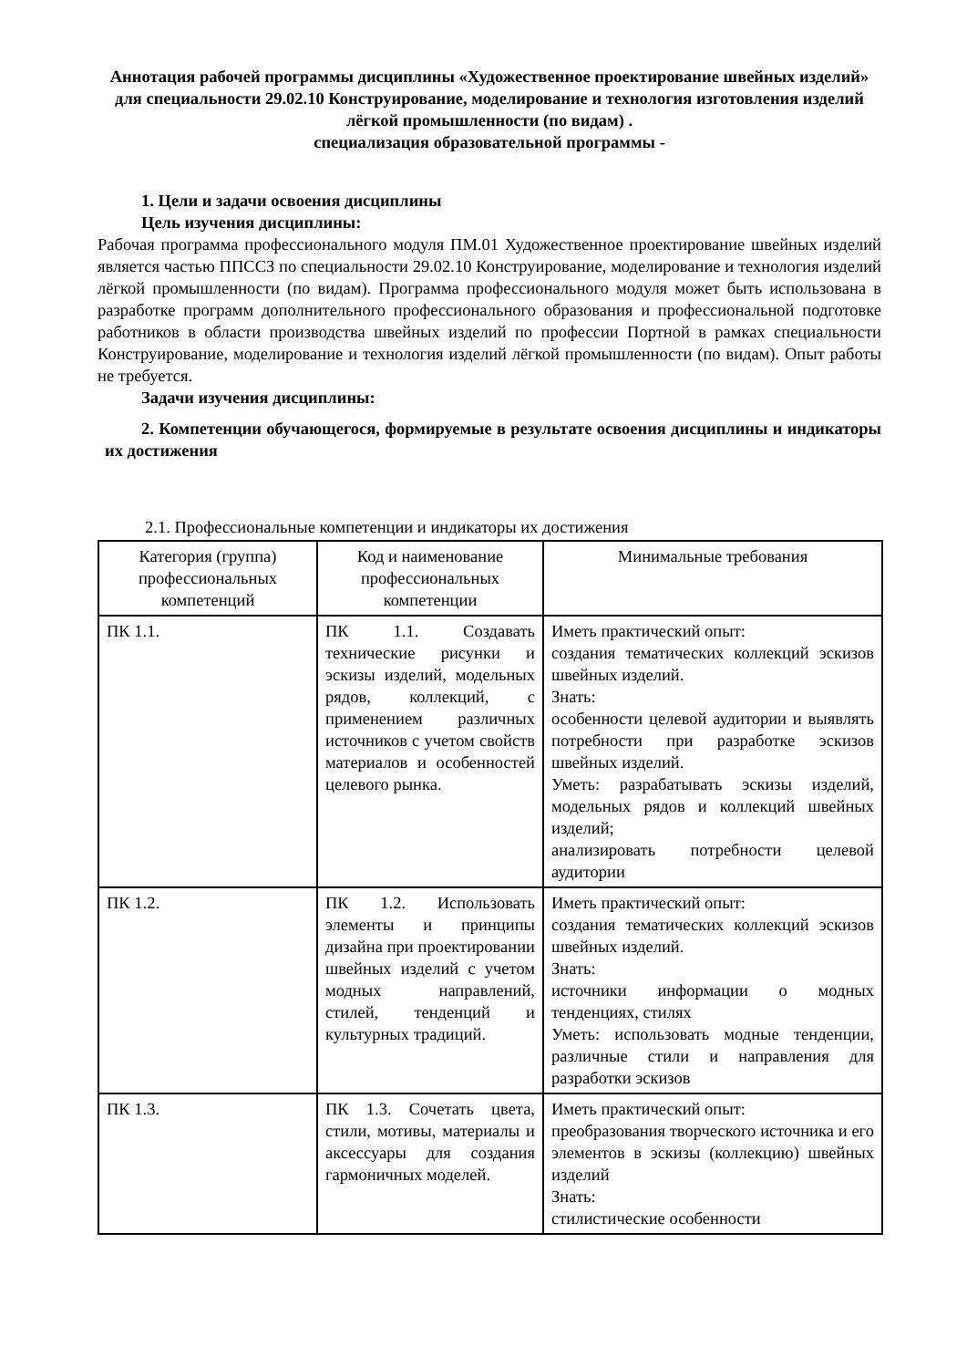Аннотация рабочей программы дисциплины «Художественное проектирование швейных изделий» для специальности 29.02.10 Конструирование, моделирование и технология изготовления изделий лёгкой промышленности (по видам) .
специализация образовательной программы -
1. Цели и задачи освоения дисциплины
Цель изучения дисциплины:
Рабочая программа профессионального модуля ПМ.01 Художественное проектирование швейных изделий является частью ППССЗ по специальности 29.02.10 Конструирование, моделирование и технология изделий лёгкой промышленности (по видам). Программа профессионального модуля может быть использована в разработке программ дополнительного профессионального образования и профессиональной подготовке работников в области производства швейных изделий по профессии Портной в рамках специальности Конструирование, моделирование и технология изделий лёгкой промышленности (по видам). Опыт работы не требуется.
Задачи изучения дисциплины:
2. Компетенции обучающегося, формируемые в результате освоения дисциплины и индикаторы их достижения
2.1. Профессиональные компетенции и индикаторы их достижения
| Категория (группа) профессиональных компетенций | Код и наименование профессиональных компетенции | Минимальные требования |
| --- | --- | --- |
| ПК 1.1. | ПК 1.1. Создавать технические рисунки и эскизы изделий, модельных рядов, коллекций, с применением различных источников с учетом свойств материалов и особенностей целевого рынка. | Иметь практический опыт: создания тематических коллекций эскизов швейных изделий. Знать: особенности целевой аудитории и выявлять потребности при разработке эскизов швейных изделий. Уметь: разрабатывать эскизы изделий, модельных рядов и коллекций швейных изделий; анализировать потребности целевой аудитории |
| ПК 1.2. | ПК 1.2. Использовать элементы и принципы дизайна при проектировании швейных изделий с учетом модных направлений, стилей, тенденций и культурных традиций. | Иметь практический опыт: создания тематических коллекций эскизов швейных изделий. Знать: источники информации о модных тенденциях, стилях Уметь: использовать модные тенденции, различные стили и направления для разработки эскизов |
| ПК 1.3. | ПК 1.3. Сочетать цвета, стили, мотивы, материалы и аксессуары для создания гармоничных моделей. | Иметь практический опыт: преобразования творческого источника и его элементов в эскизы (коллекцию) швейных изделий Знать: стилистические особенности |